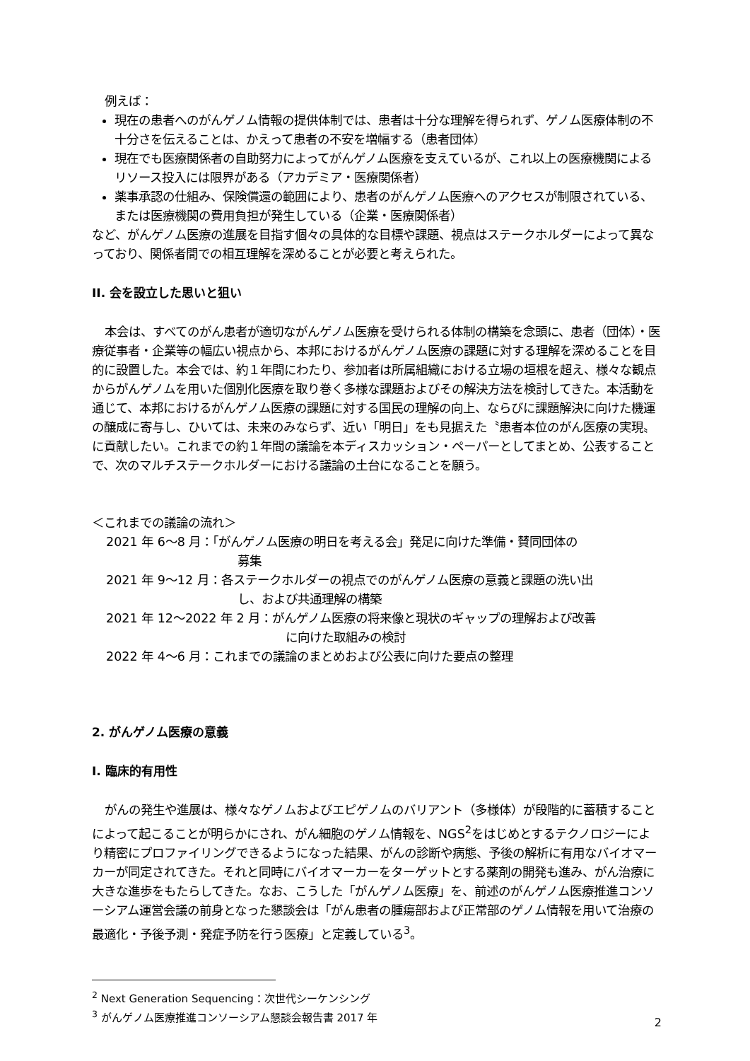例えば：
現在の患者へのがんゲノム情報の提供体制では、患者は十分な理解を得られず、ゲノム医療体制の不十分さを伝えることは、かえって患者の不安を増幅する（患者団体）
現在でも医療関係者の自助努力によってがんゲノム医療を支えているが、これ以上の医療機関によるリソース投入には限界がある（アカデミア・医療関係者）
薬事承認の仕組み、保険償還の範囲により、患者のがんゲノム医療へのアクセスが制限されている、または医療機関の費用負担が発生している（企業・医療関係者）
など、がんゲノム医療の進展を目指す個々の具体的な目標や課題、視点はステークホルダーによって異なっており、関係者間での相互理解を深めることが必要と考えられた。
II. 会を設立した思いと狙い
本会は、すべてのがん患者が適切ながんゲノム医療を受けられる体制の構築を念頭に、患者（団体）・医療従事者・企業等の幅広い視点から、本邦におけるがんゲノム医療の課題に対する理解を深めることを目的に設置した。本会では、約１年間にわたり、参加者は所属組織における立場の垣根を超え、様々な観点からがんゲノムを用いた個別化医療を取り巻く多様な課題およびその解決方法を検討してきた。本活動を通じて、本邦におけるがんゲノム医療の課題に対する国民の理解の向上、ならびに課題解決に向けた機運の醸成に寄与し、ひいては、未来のみならず、近い「明日」をも見据えた〝患者本位のがん医療の実現〟に貢献したい。これまでの約１年間の議論を本ディスカッション・ペーパーとしてまとめ、公表することで、次のマルチステークホルダーにおける議論の土台になることを願う。
＜これまでの議論の流れ＞
2021 年 6〜8 月：「がんゲノム医療の明日を考える会」発足に向けた準備・賛同団体の
募集
2021 年 9〜12 月：各ステークホルダーの視点でのがんゲノム医療の意義と課題の洗い出
し、および共通理解の構築
2021 年 12〜2022 年 2 月：がんゲノム医療の将来像と現状のギャップの理解および改善
に向けた取組みの検討
2022 年 4〜6 月：これまでの議論のまとめおよび公表に向けた要点の整理
2. がんゲノム医療の意義
I. 臨床的有用性
がんの発生や進展は、様々なゲノムおよびエピゲノムのバリアント（多様体）が段階的に蓄積することによって起こることが明らかにされ、がん細胞のゲノム情報を、NGS<sup>2</sup>をはじめとするテクノロジーにより精密にプロファイリングできるようになった結果、がんの診断や病態、予後の解析に有用なバイオマーカーが同定されてきた。それと同時にバイオマーカーをターゲットとする薬剤の開発も進み、がん治療に大きな進歩をもたらしてきた。なお、こうした「がんゲノム医療」を、前述のがんゲノム医療推進コンソーシアム運営会議の前身となった懇談会は「がん患者の腫瘍部および正常部のゲノム情報を用いて治療の最適化・予後予測・発症予防を行う医療」と定義している<sup>3</sup>。
<sup>2</sup> Next Generation Sequencing：次世代シーケンシング
<sup>3</sup> がんゲノム医療推進コンソーシアム懇談会報告書 2017 年
2